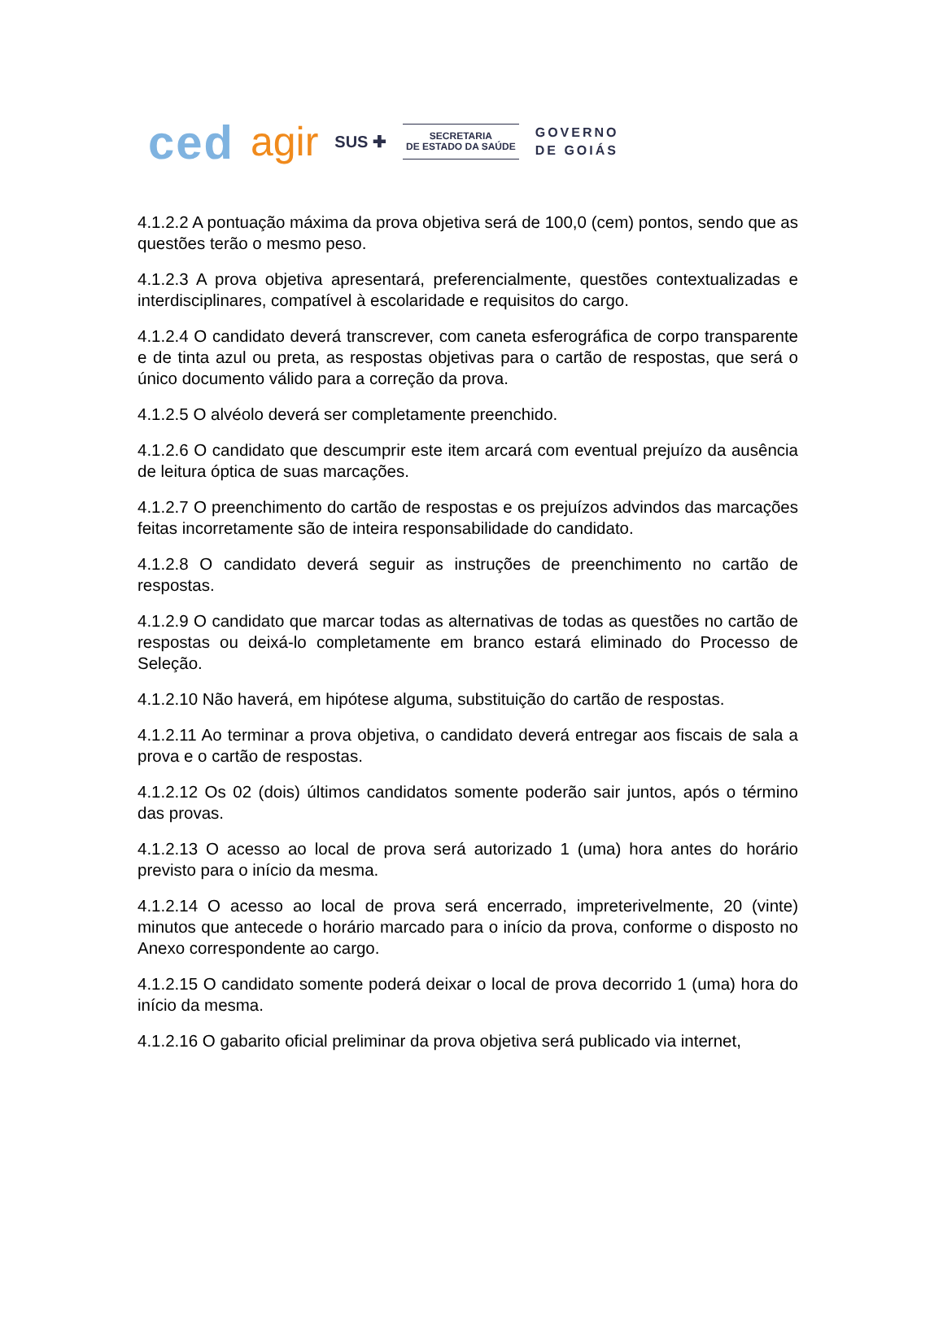ced agir SUS ✚
SECRETARIA
DE ESTADO DA SAÚDE
GOVERNO
DE GOIÁS
4.1.2.2 A pontuação máxima da prova objetiva será de 100,0 (cem) pontos, sendo que as questões terão o mesmo peso.
4.1.2.3 A prova objetiva apresentará, preferencialmente, questões contextualizadas e interdisciplinares, compatível à escolaridade e requisitos do cargo.
4.1.2.4 O candidato deverá transcrever, com caneta esferográfica de corpo transparente e de tinta azul ou preta, as respostas objetivas para o cartão de respostas, que será o único documento válido para a correção da prova.
4.1.2.5 O alvéolo deverá ser completamente preenchido.
4.1.2.6 O candidato que descumprir este item arcará com eventual prejuízo da ausência de leitura óptica de suas marcações.
4.1.2.7 O preenchimento do cartão de respostas e os prejuízos advindos das marcações feitas incorretamente são de inteira responsabilidade do candidato.
4.1.2.8 O candidato deverá seguir as instruções de preenchimento no cartão de respostas.
4.1.2.9 O candidato que marcar todas as alternativas de todas as questões no cartão de respostas ou deixá-lo completamente em branco estará eliminado do Processo de Seleção.
4.1.2.10 Não haverá, em hipótese alguma, substituição do cartão de respostas.
4.1.2.11 Ao terminar a prova objetiva, o candidato deverá entregar aos fiscais de sala a prova e o cartão de respostas.
4.1.2.12 Os 02 (dois) últimos candidatos somente poderão sair juntos, após o término das provas.
4.1.2.13 O acesso ao local de prova será autorizado 1 (uma) hora antes do horário previsto para o início da mesma.
4.1.2.14 O acesso ao local de prova será encerrado, impreterivelmente, 20 (vinte) minutos que antecede o horário marcado para o início da prova, conforme o disposto no Anexo correspondente ao cargo.
4.1.2.15 O candidato somente poderá deixar o local de prova decorrido 1 (uma) hora do início da mesma.
4.1.2.16 O gabarito oficial preliminar da prova objetiva será publicado via internet,